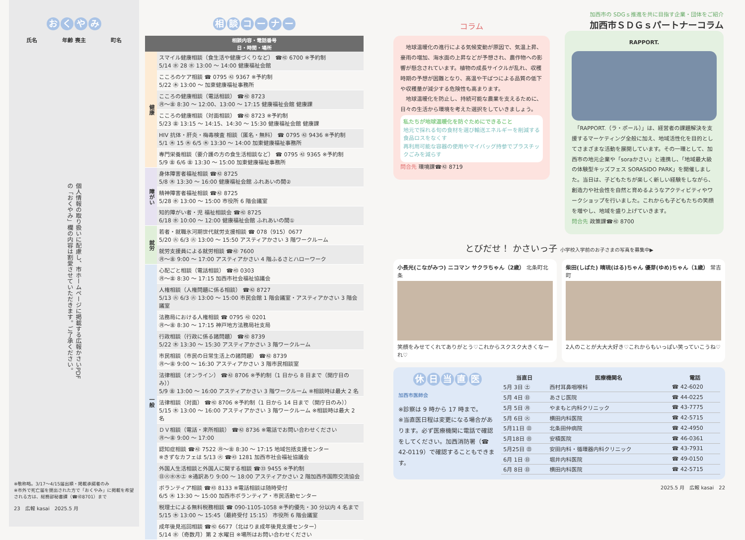おくやみ
氏名 年齢 喪主 町名
個人情報の取り扱いに配慮し、市ホームページに掲載する広報かさいPDFの「おくやみ」欄の内容は割愛させていただきます。ご了承ください。
※敬称略。3/17～4/15届出順・掲載承諾者のみ
※市外で死亡届を提出された方で「おくやみ」に掲載を希望される方は、総務部秘書課（☎㊷8701）まで
23　広報 kasai　2025.5 月
相談コーナー
| 相談内容・電話番号 日・時間・場所 | |
| --- | --- |
| 健康 | スマイル健康相談（食生活や健康づくりなど） ☎㊷ 6700 ※予約制 5/14 ㊌ 28 ㊌ 13:00 ～ 14:00 健康福祉会館 |
| | こころのケア相談 ☎ 0795 ㊷ 9367 ※予約制 5/22 ㊍ 13:00 ～ 加東健康福祉事務所 |
| | こころの健康相談（電話相談） ☎㊷ 8723 ㊊～㊎ 8:30 ～ 12:00、13:00 ～ 17:15 健康福祉会館 健康課 |
| | こころの健康相談（対面相談） ☎㊷ 8723 ※予約制 5/23 ㊎ 13:15 ～ 14:15、14:30 ～ 15:30 健康福祉会館 健康課 |
| | HIV 抗体・肝炎・梅毒検査 相談（匿名・無料） ☎ 0795 ㊷ 9436 ※予約制 5/1 ㊍ 15 ㊍ 6/5 ㊍ 13:30 ～ 14:00 加東健康福祉事務所 |
| | 専門栄養相談（要介護の方の食生活相談など） ☎ 0795 ㊷ 9365 ※予約制 5/9 ㊎ 6/6 ㊎ 13:30 ～ 15:00 加東健康福祉事務所 |
| 障がい | 身体障害者福祉相談 ☎㊷ 8725 5/8 ㊍ 13:30 ～ 16:00 健康福祉会館 ふれあいの間② |
| | 精神障害者福祉相談 ☎㊷ 8725 5/28 ㊌ 13:00 ～ 15:00 市役所 6 階会議室 |
| | 知的障がい者・児 福祉相談会 ☎㊷ 8725 6/18 ㊌ 10:00 ～ 12:00 健康福祉会館 ふれあいの間① |
| 就労 | 若者・就職氷河期世代就労支援相談 ☎ 078（915）0677 5/20 ㊋ 6/3 ㊋ 13:00 ～ 15:50 アスティアかさい 3 階ワークルーム |
| | 就労支援員による就労相談 ☎㊷ 7600 ㊊～㊎ 9:00 ～ 17:00 アスティアかさい 4 階ふるさとハローワーク |
| 一般 | 心配ごと相談（電話相談） ☎㊸ 0303 ㊊～㊎ 8:30 ～ 17:15 加西市社会福祉協議会 |
| | 人権相談（人権問題に係る相談） ☎㊷ 8727 5/13 ㊋ 6/3 ㊋ 13:00 ～ 15:00 市民会館 1 階会議室・アスティアかさい 3 階会議室 |
| | 法務局における人権相談 ☎ 0795 ㊷ 0201 ㊊～㊎ 8:30 ～ 17:15 神戸地方法務局社支局 |
| | 行政相談（行政に係る諸問題） ☎㊷ 8739 5/22 ㊍ 13:30 ～ 15:30 アスティアかさい 3 階ワークルーム |
| | 市民相談（市民の日常生活上の諸問題） ☎㊷ 8739 ㊊～㊎ 9:00 ～ 16:30 アスティアかさい 3 階市民相談室 |
| | 法律相談（オンライン） ☎㊷ 8706 ※予約制（1 日から 8 日まで（開庁日のみ）） 5/9 ㊎ 13:00 ～ 16:00 アスティアかさい 3 階ワークルーム ※相談時は最大 2 名 |
| | 法律相談（対面） ☎㊷ 8706 ※予約制（1 日から 14 日まで（開庁日のみ）） 5/15 ㊍ 13:00 ～ 16:00 アスティアかさい 3 階ワークルーム ※相談時は最大 2 名 |
| | ＤＶ相談（電話・来所相談） ☎㊷ 8736 ※電話でお問い合わせください ㊊～㊎ 9:00 ～ 17:00 |
| | 認知症相談 ☎㊷ 7522 ㊊～㊎ 8:30 ～ 17:15 地域包括支援センター ※きずなカフェは 5/13 ㊋ ☎㊸ 1281 加西市社会福祉協議会 |
| | 外国人生活相談と外国人に関する相談 ☎㉝ 9455 ※予約制 ㊐㊋㊌㊍㊏ ※通訳あり 9:00 ～ 18:00 アスティアかさい 2 階加西市国際交流協会 |
| | ボランティア相談 ☎㊸ 8133 ※電話相談は随時受付 6/5 ㊍ 13:30 ～ 15:00 加西市ボランティア・市民活動センター |
| | 税理士による無料税務相談 ☎ 090-1105-1058 ※予約優先・30 分以内 4 名まで 5/15 ㊍ 13:00 ～ 15:45（最終受付 15:15） 市役所 6 階会議室 |
| | 成年後見巡回相談 ☎㊷ 6677（北はりま成年後見支援センター） 5/14 ㊌（奇数月）第 2 水曜日 ※場所はお問い合わせください |
コラム
　地球温暖化の進行による気候変動が原因で、気温上昇、豪雨の増加、海水面の上昇などが予想され、農作物への影響が懸念されています。植物の成長サイクルが乱れ、収穫時期の予想が困難となり、高温や干ばつによる品質の低下や収穫量が減少する危険性も高まります。
　地球温暖化を防止し、持続可能な農業を支えるために、日々の生活から環境を考えた選択をしていきましょう。
私たちが地球温暖化を防ぐためにできること
地元で採れる旬の食材を選び輸送エネルギーを削減する
食品ロスをなくす
再利用可能な容器の使用やマイバッグ持参でプラスチックごみを減らす
問合先 環境課☎㊷ 8719
加西市の SDGｓ推進を共に目指す企業・団体をご紹介
加西市ＳＤＧｓパートナーコラム
RAPPORT.
　「RAPPORT.（ラ・ポール）」は、経営者の課題解決を支援するマーケティング全般に加え、地域活性化を目的としてさまざまな活動を展開しています。その一環として、加西市の地元企業や「soraかさい」と連携し、「地域最大級の体験型キッズフェス SORASIDO PARK」を開催しました。当日は、子どもたちが楽しく新しい経験をしながら、創造力や社会性を自然と育めるようなアクティビティやワークショップを行いました。これからも子どもたちの笑顔を増やし、地域を盛り上げていきます。
問合先 政策課☎㊷ 8700
とびだせ！ かさいっ子 小学校入学前のお子さまの写真を募集中▶
小長光(こながみつ) ニコマン サクラちゃん（2歳） 北条町北条
笑顔をみせてくれてありがとう♡これからスクスク大きくなーれ♡
柴田(しばた) 晴琉(はる)ちゃん 優芽(ゆめ)ちゃん（1歳） 常吉町
2人のことが大大大好き♡これからもいっぱい笑っていこうね♡
休日当直医
加西市医師会
※診察は 9 時から 17 時まで。
※当直医日程は変更になる場合があります。必ず医療機関に電話で確認をしてください。加西消防署（☎ 42-0119）で確認することもできます。
| 当直日 | 医療機関名 | 電話 |
| --- | --- | --- |
| 5月 3日 ㊏ | 西村耳鼻咽喉科 | ☎ 42-6020 |
| 5月 4日 ㊐ | あさじ医院 | ☎ 44-0225 |
| 5月 5日 ㊊ | やまもと内科クリニック | ☎ 43-7775 |
| 5月 6日 ㊋ | 横田内科医院 | ☎ 42-5715 |
| 5月11日 ㊐ | 北条田仲病院 | ☎ 42-4950 |
| 5月18日 ㊐ | 安積医院 | ☎ 46-0361 |
| 5月25日 ㊐ | 安田内科・循環器内科クリニック | ☎ 43-7931 |
| 6月 1日 ㊐ | 堀井内科医院 | ☎ 49-0150 |
| 6月 8日 ㊐ | 横田内科医院 | ☎ 42-5715 |
2025.5 月　広報 kasai　22